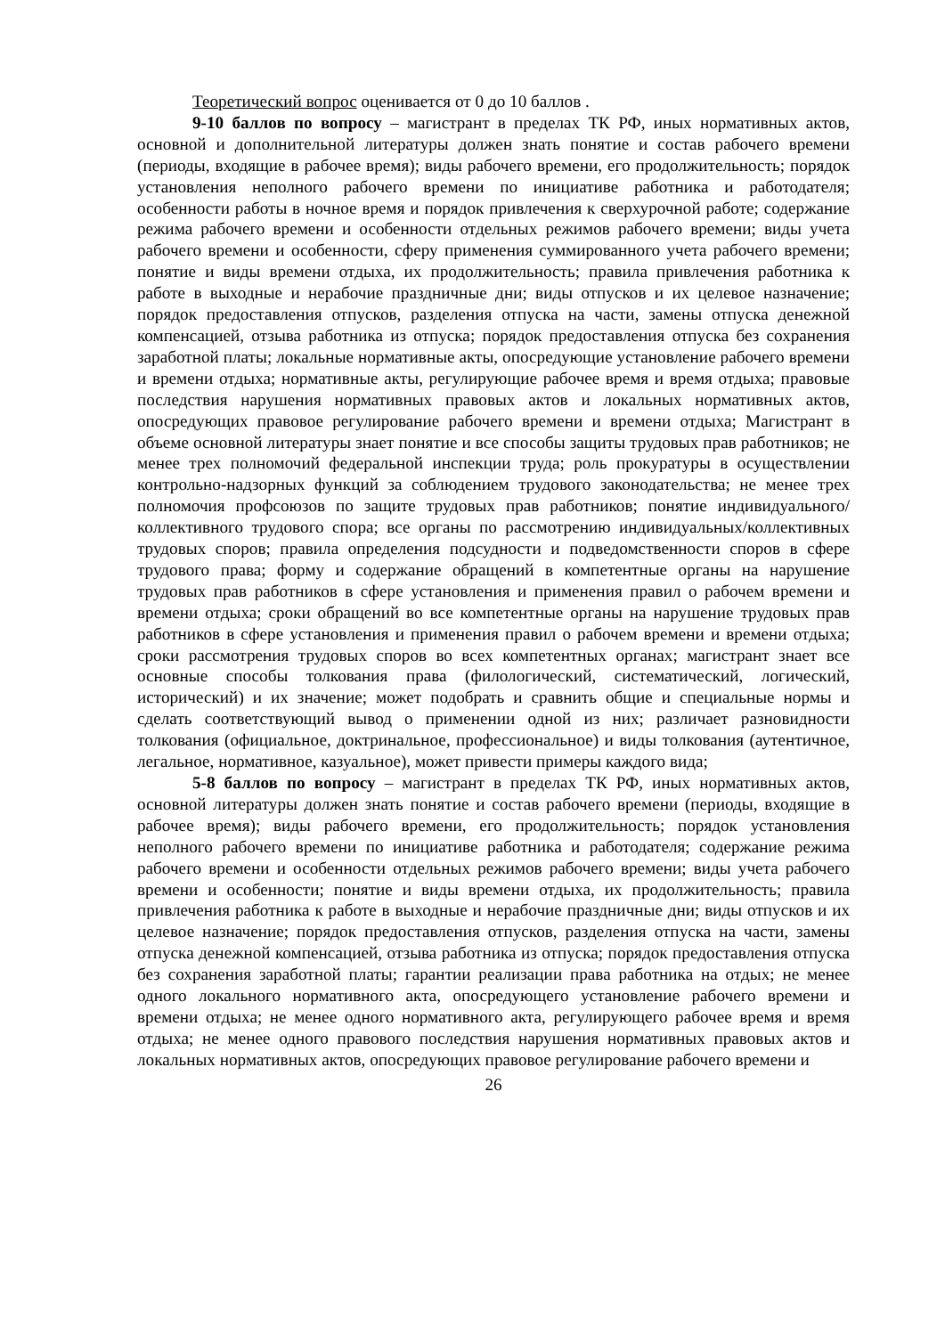Теоретический вопрос оценивается от 0 до 10 баллов .
9-10 баллов по вопросу – магистрант в пределах ТК РФ, иных нормативных актов, основной и дополнительной литературы должен знать понятие и состав рабочего времени (периоды, входящие в рабочее время); виды рабочего времени, его продолжительность; порядок установления неполного рабочего времени по инициативе работника и работодателя; особенности работы в ночное время и порядок привлечения к сверхурочной работе; содержание режима рабочего времени и особенности отдельных режимов рабочего времени; виды учета рабочего времени и особенности, сферу применения суммированного учета рабочего времени; понятие и виды времени отдыха, их продолжительность; правила привлечения работника к работе в выходные и нерабочие праздничные дни; виды отпусков и их целевое назначение; порядок предоставления отпусков, разделения отпуска на части, замены отпуска денежной компенсацией, отзыва работника из отпуска; порядок предоставления отпуска без сохранения заработной платы; локальные нормативные акты, опосредующие установление рабочего времени и времени отдыха; нормативные акты, регулирующие рабочее время и время отдыха; правовые последствия нарушения нормативных правовых актов и локальных нормативных актов, опосредующих правовое регулирование рабочего времени и времени отдыха; Магистрант в объеме основной литературы знает понятие и все способы защиты трудовых прав работников; не менее трех полномочий федеральной инспекции труда; роль прокуратуры в осуществлении контрольно-надзорных функций за соблюдением трудового законодательства; не менее трех полномочия профсоюзов по защите трудовых прав работников; понятие индивидуального/коллективного трудового спора; все органы по рассмотрению индивидуальных/коллективных трудовых споров; правила определения подсудности и подведомственности споров в сфере трудового права; форму и содержание обращений в компетентные органы на нарушение трудовых прав работников в сфере установления и применения правил о рабочем времени и времени отдыха; сроки обращений во все компетентные органы на нарушение трудовых прав работников в сфере установления и применения правил о рабочем времени и времени отдыха; сроки рассмотрения трудовых споров во всех компетентных органах; магистрант знает все основные способы толкования права (филологический, систематический, логический, исторический) и их значение; может подобрать и сравнить общие и специальные нормы и сделать соответствующий вывод о применении одной из них; различает разновидности толкования (официальное, доктринальное, профессиональное) и виды толкования (аутентичное, легальное, нормативное, казуальное), может привести примеры каждого вида;
5-8 баллов по вопросу – магистрант в пределах ТК РФ, иных нормативных актов, основной литературы должен знать понятие и состав рабочего времени (периоды, входящие в рабочее время); виды рабочего времени, его продолжительность; порядок установления неполного рабочего времени по инициативе работника и работодателя; содержание режима рабочего времени и особенности отдельных режимов рабочего времени; виды учета рабочего времени и особенности; понятие и виды времени отдыха, их продолжительность; правила привлечения работника к работе в выходные и нерабочие праздничные дни; виды отпусков и их целевое назначение; порядок предоставления отпусков, разделения отпуска на части, замены отпуска денежной компенсацией, отзыва работника из отпуска; порядок предоставления отпуска без сохранения заработной платы; гарантии реализации права работника на отдых; не менее одного локального нормативного акта, опосредующего установление рабочего времени и времени отдыха; не менее одного нормативного акта, регулирующего рабочее время и время отдыха; не менее одного правового последствия нарушения нормативных правовых актов и локальных нормативных актов, опосредующих правовое регулирование рабочего времени и
26